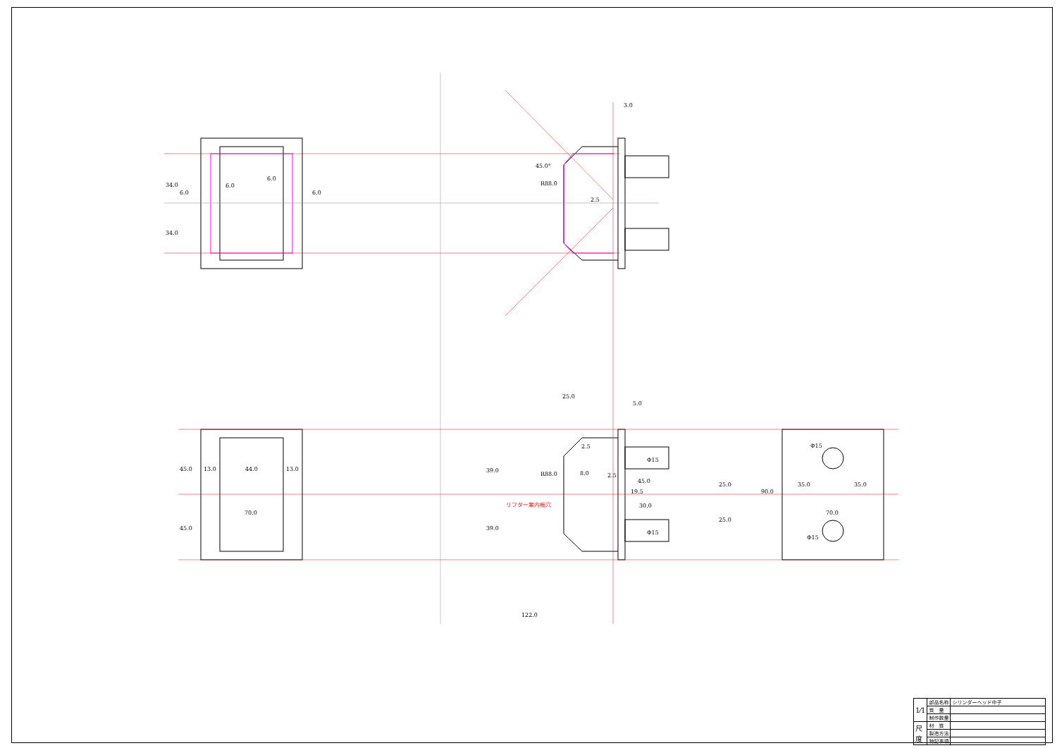6.0
6.0
6.0
6.0
3.0
R88.0
45.0°
13.0
44.0
13.0
70.0
25.0
5.0
R88.0
30.0
122.0
35.0
35.0
70.0
Φ15
Φ15
Φ15
Φ15
34.0
34.0
45.0
45.0
39.0
39.0
25.0
25.0
90.0
2.5
2.5
2.5
8.0
45.0
19.5
リフター案内板穴
| 1⁄1 | 部品名称 | シリンダーヘッド中子 |
| | 質 量 | |
| | 制作数量 | |
| 尺 度 | 材 質 | |
| | 製造方法 | |
| | 特記事項 | |